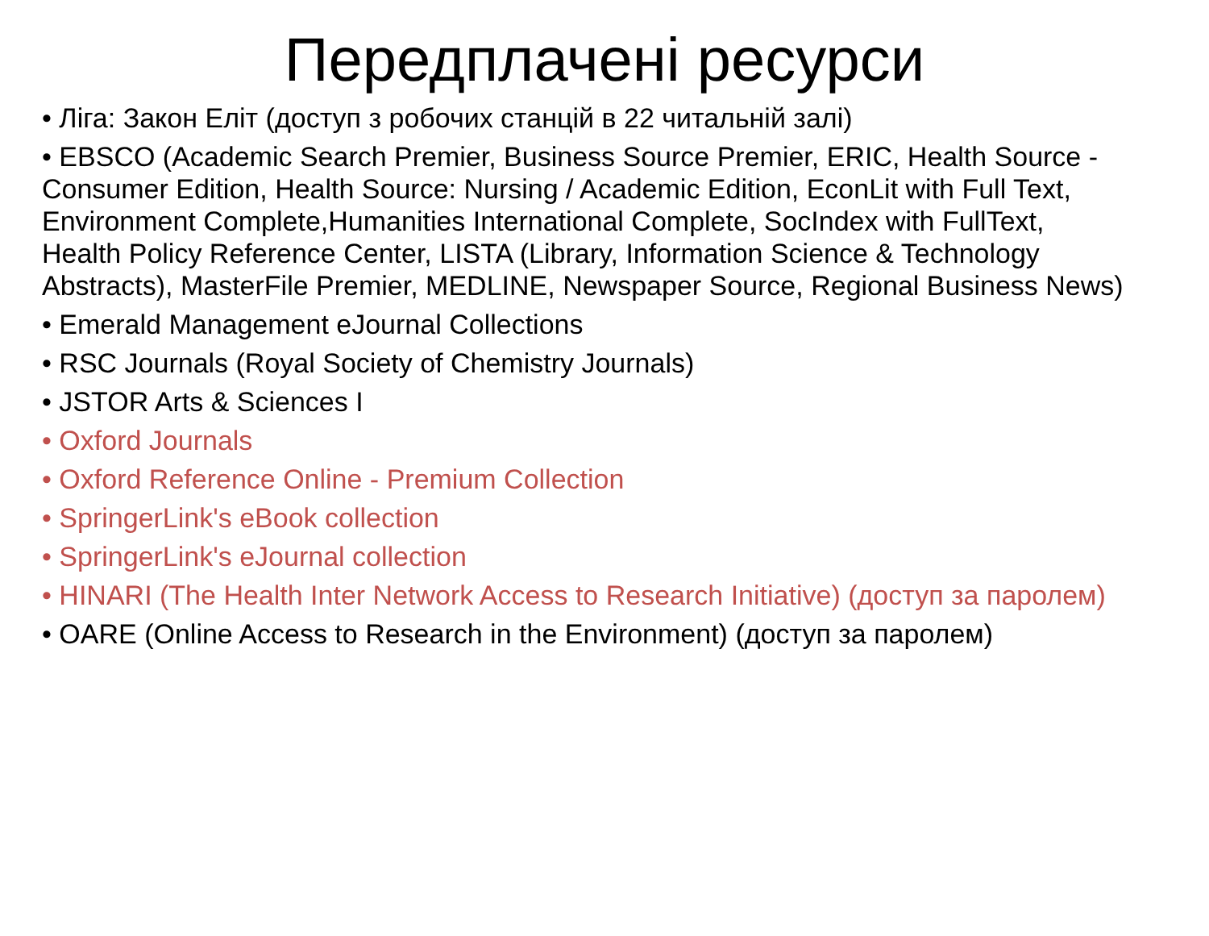Передплачені ресурси
• Ліга: Закон Еліт (доступ з робочих станцій в 22 читальній залі)
• EBSCO (Academic Search Premier, Business Source Premier, ERIC, Health Source - Consumer Edition, Health Source: Nursing / Academic Edition, EconLit with Full Text, Environment Complete,Humanities International Complete, SocIndex with FullText, Health Policy Reference Center, LISTA (Library, Information Science & Technology Abstracts), MasterFile Premier, MEDLINE, Newspaper Source, Regional Business News)
• Emerald Management eJournal Collections
• RSC Journals (Royal Society of Chemistry Journals)
• JSTOR Arts & Sciences I
• Oxford Journals
• Oxford Reference Online - Premium Collection
• SpringerLink's eBook collection
• SpringerLink's eJournal collection
• HINARI (The Health Inter Network Access to Research Initiative) (доступ за паролем)
• OARE (Online Access to Research in the Environment) (доступ за паролем)